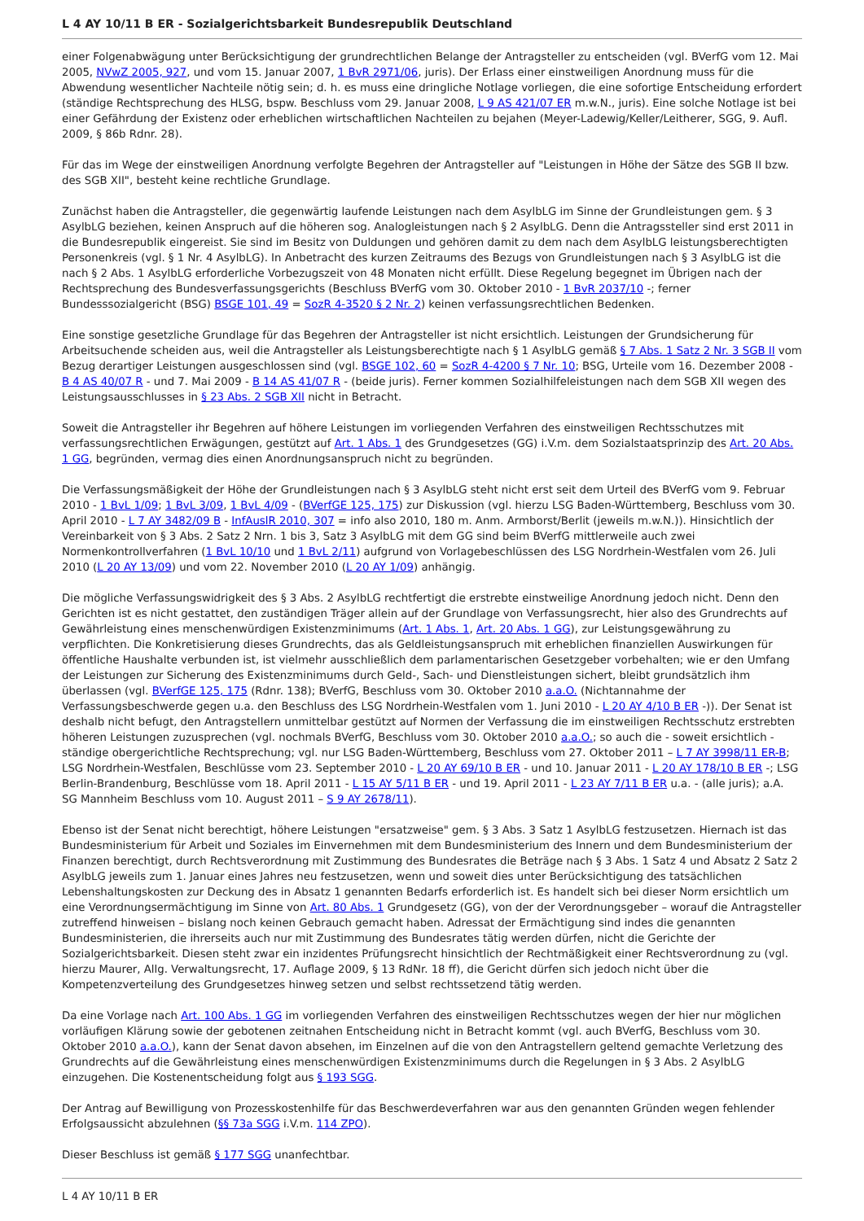L 4 AY 10/11 B ER - Sozialgerichtsbarkeit Bundesrepublik Deutschland
einer Folgenabwägung unter Berücksichtigung der grundrechtlichen Belange der Antragsteller zu entscheiden (vgl. BVerfG vom 12. Mai 2005, NVwZ 2005, 927, und vom 15. Januar 2007, 1 BvR 2971/06, juris). Der Erlass einer einstweiligen Anordnung muss für die Abwendung wesentlicher Nachteile nötig sein; d. h. es muss eine dringliche Notlage vorliegen, die eine sofortige Entscheidung erfordert (ständige Rechtsprechung des HLSG, bspw. Beschluss vom 29. Januar 2008, L 9 AS 421/07 ER m.w.N., juris). Eine solche Notlage ist bei einer Gefährdung der Existenz oder erheblichen wirtschaftlichen Nachteilen zu bejahen (Meyer-Ladewig/Keller/Leitherer, SGG, 9. Aufl. 2009, § 86b Rdnr. 28).
Für das im Wege der einstweiligen Anordnung verfolgte Begehren der Antragsteller auf "Leistungen in Höhe der Sätze des SGB II bzw. des SGB XII", besteht keine rechtliche Grundlage.
Zunächst haben die Antragsteller, die gegenwärtig laufende Leistungen nach dem AsylbLG im Sinne der Grundleistungen gem. § 3 AsylbLG beziehen, keinen Anspruch auf die höheren sog. Analogleistungen nach § 2 AsylbLG. Denn die Antragssteller sind erst 2011 in die Bundesrepublik eingereist. Sie sind im Besitz von Duldungen und gehören damit zu dem nach dem AsylbLG leistungsberechtigten Personenkreis (vgl. § 1 Nr. 4 AsylbLG). In Anbetracht des kurzen Zeitraums des Bezugs von Grundleistungen nach § 3 AsylbLG ist die nach § 2 Abs. 1 AsylbLG erforderliche Vorbezugszeit von 48 Monaten nicht erfüllt. Diese Regelung begegnet im Übrigen nach der Rechtsprechung des Bundesverfassungsgerichts (Beschluss BVerfG vom 30. Oktober 2010 - 1 BvR 2037/10 -; ferner Bundesssozialgericht (BSG) BSGE 101, 49 = SozR 4-3520 § 2 Nr. 2) keinen verfassungsrechtlichen Bedenken.
Eine sonstige gesetzliche Grundlage für das Begehren der Antragsteller ist nicht ersichtlich. Leistungen der Grundsicherung für Arbeitsuchende scheiden aus, weil die Antragsteller als Leistungsberechtigte nach § 1 AsylbLG gemäß § 7 Abs. 1 Satz 2 Nr. 3 SGB II vom Bezug derartiger Leistungen ausgeschlossen sind (vgl. BSGE 102, 60 = SozR 4-4200 § 7 Nr. 10; BSG, Urteile vom 16. Dezember 2008 - B 4 AS 40/07 R - und 7. Mai 2009 - B 14 AS 41/07 R - (beide juris). Ferner kommen Sozialhilfeleistungen nach dem SGB XII wegen des Leistungsausschlusses in § 23 Abs. 2 SGB XII nicht in Betracht.
Soweit die Antragsteller ihr Begehren auf höhere Leistungen im vorliegenden Verfahren des einstweiligen Rechtsschutzes mit verfassungsrechtlichen Erwägungen, gestützt auf Art. 1 Abs. 1 des Grundgesetzes (GG) i.V.m. dem Sozialstaatsprinzip des Art. 20 Abs. 1 GG, begründen, vermag dies einen Anordnungsanspruch nicht zu begründen.
Die Verfassungsmäßigkeit der Höhe der Grundleistungen nach § 3 AsylbLG steht nicht erst seit dem Urteil des BVerfG vom 9. Februar 2010 - 1 BvL 1/09; 1 BvL 3/09, 1 BvL 4/09 - (BVerfGE 125, 175) zur Diskussion (vgl. hierzu LSG Baden-Württemberg, Beschluss vom 30. April 2010 - L 7 AY 3482/09 B - InfAuslR 2010, 307 = info also 2010, 180 m. Anm. Armborst/Berlit (jeweils m.w.N.)). Hinsichtlich der Vereinbarkeit von § 3 Abs. 2 Satz 2 Nrn. 1 bis 3, Satz 3 AsylbLG mit dem GG sind beim BVerfG mittlerweile auch zwei Normenkontrollverfahren (1 BvL 10/10 und 1 BvL 2/11) aufgrund von Vorlagebeschlüssen des LSG Nordrhein-Westfalen vom 26. Juli 2010 (L 20 AY 13/09) und vom 22. November 2010 (L 20 AY 1/09) anhängig.
Die mögliche Verfassungswidrigkeit des § 3 Abs. 2 AsylbLG rechtfertigt die erstrebte einstweilige Anordnung jedoch nicht. Denn den Gerichten ist es nicht gestattet, den zuständigen Träger allein auf der Grundlage von Verfassungsrecht, hier also des Grundrechts auf Gewährleistung eines menschenwürdigen Existenzminimums (Art. 1 Abs. 1, Art. 20 Abs. 1 GG), zur Leistungsgewährung zu verpflichten. Die Konkretisierung dieses Grundrechts, das als Geldleistungsanspruch mit erheblichen finanziellen Auswirkungen für öffentliche Haushalte verbunden ist, ist vielmehr ausschließlich dem parlamentarischen Gesetzgeber vorbehalten; wie er den Umfang der Leistungen zur Sicherung des Existenzminimums durch Geld-, Sach- und Dienstleistungen sichert, bleibt grundsätzlich ihm überlassen (vgl. BVerfGE 125, 175 (Rdnr. 138); BVerfG, Beschluss vom 30. Oktober 2010 a.a.O. (Nichtannahme der Verfassungsbeschwerde gegen u.a. den Beschluss des LSG Nordrhein-Westfalen vom 1. Juni 2010 - L 20 AY 4/10 B ER -)). Der Senat ist deshalb nicht befugt, den Antragstellern unmittelbar gestützt auf Normen der Verfassung die im einstweiligen Rechtsschutz erstrebten höheren Leistungen zuzusprechen (vgl. nochmals BVerfG, Beschluss vom 30. Oktober 2010 a.a.O.; so auch die - soweit ersichtlich - ständige obergerichtliche Rechtsprechung; vgl. nur LSG Baden-Württemberg, Beschluss vom 27. Oktober 2011 – L 7 AY 3998/11 ER-B; LSG Nordrhein-Westfalen, Beschlüsse vom 23. September 2010 - L 20 AY 69/10 B ER - und 10. Januar 2011 - L 20 AY 178/10 B ER -; LSG Berlin-Brandenburg, Beschlüsse vom 18. April 2011 - L 15 AY 5/11 B ER - und 19. April 2011 - L 23 AY 7/11 B ER u.a. - (alle juris); a.A. SG Mannheim Beschluss vom 10. August 2011 – S 9 AY 2678/11).
Ebenso ist der Senat nicht berechtigt, höhere Leistungen "ersatzweise" gem. § 3 Abs. 3 Satz 1 AsylbLG festzusetzen. Hiernach ist das Bundesministerium für Arbeit und Soziales im Einvernehmen mit dem Bundesministerium des Innern und dem Bundesministerium der Finanzen berechtigt, durch Rechtsverordnung mit Zustimmung des Bundesrates die Beträge nach § 3 Abs. 1 Satz 4 und Absatz 2 Satz 2 AsylbLG jeweils zum 1. Januar eines Jahres neu festzusetzen, wenn und soweit dies unter Berücksichtigung des tatsächlichen Lebenshaltungskosten zur Deckung des in Absatz 1 genannten Bedarfs erforderlich ist. Es handelt sich bei dieser Norm ersichtlich um eine Verordnungsermächtigung im Sinne von Art. 80 Abs. 1 Grundgesetz (GG), von der der Verordnungsgeber – worauf die Antragsteller zutreffend hinweisen – bislang noch keinen Gebrauch gemacht haben. Adressat der Ermächtigung sind indes die genannten Bundesministerien, die ihrerseits auch nur mit Zustimmung des Bundesrates tätig werden dürfen, nicht die Gerichte der Sozialgerichtsbarkeit. Diesen steht zwar ein inzidentes Prüfungsrecht hinsichtlich der Rechtmäßigkeit einer Rechtsverordnung zu (vgl. hierzu Maurer, Allg. Verwaltungsrecht, 17. Auflage 2009, § 13 RdNr. 18 ff), die Gericht dürfen sich jedoch nicht über die Kompetenzverteilung des Grundgesetzes hinweg setzen und selbst rechtssetzend tätig werden.
Da eine Vorlage nach Art. 100 Abs. 1 GG im vorliegenden Verfahren des einstweiligen Rechtsschutzes wegen der hier nur möglichen vorläufigen Klärung sowie der gebotenen zeitnahen Entscheidung nicht in Betracht kommt (vgl. auch BVerfG, Beschluss vom 30. Oktober 2010 a.a.O.), kann der Senat davon absehen, im Einzelnen auf die von den Antragstellern geltend gemachte Verletzung des Grundrechts auf die Gewährleistung eines menschenwürdigen Existenzminimums durch die Regelungen in § 3 Abs. 2 AsylbLG einzugehen. Die Kostenentscheidung folgt aus § 193 SGG.
Der Antrag auf Bewilligung von Prozesskostenhilfe für das Beschwerdeverfahren war aus den genannten Gründen wegen fehlender Erfolgsaussicht abzulehnen (§§ 73a SGG i.V.m. 114 ZPO).
Dieser Beschluss ist gemäß § 177 SGG unanfechtbar.
L 4 AY 10/11 B ER